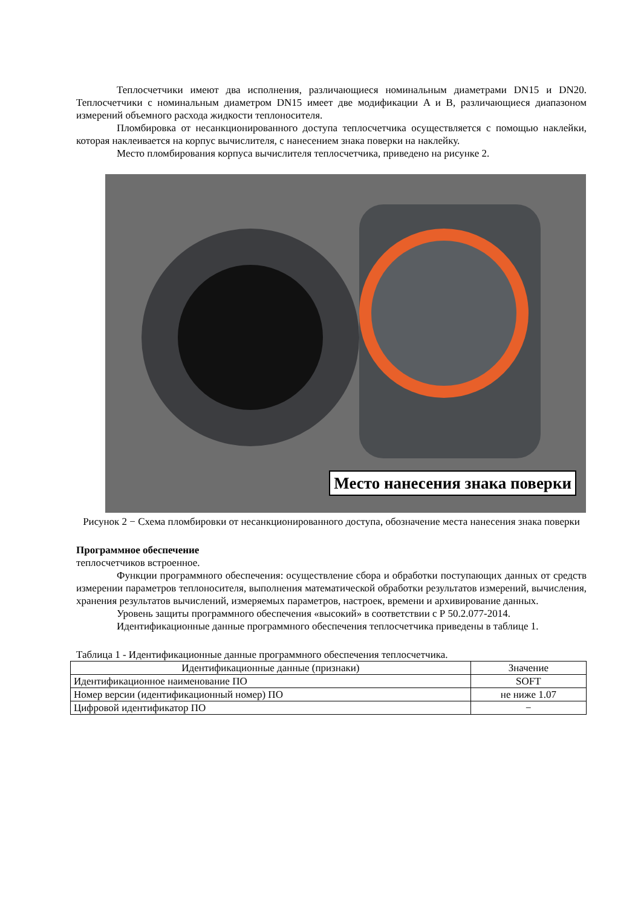Теплосчетчики имеют два исполнения, различающиеся номинальным диаметрами DN15 и DN20. Теплосчетчики с номинальным диаметром DN15 имеет две модификации A и B, различающиеся диапазоном измерений объемного расхода жидкости теплоносителя.
Пломбировка от несанкционированного доступа теплосчетчика осуществляется с помощью наклейки, которая наклеивается на корпус вычислителя, с нанесением знака поверки на наклейку.
Место пломбирования корпуса вычислителя теплосчетчика, приведено на рисунке 2.
Место нанесения знака поверки
Рисунок 2 − Схема пломбировки от несанкционированного доступа, обозначение места нанесения знака поверки
Программное обеспечение
теплосчетчиков встроенное.
Функции программного обеспечения: осуществление сбора и обработки поступающих данных от средств измерении параметров теплоносителя, выполнения математической обработки результатов измерений, вычисления, хранения результатов вычислений, измеряемых параметров, настроек, времени и архивирование данных.
Уровень защиты программного обеспечения «высокий» в соответствии с Р 50.2.077-2014.
Идентификационные данные программного обеспечения теплосчетчика приведены в таблице 1.
Таблица 1 - Идентификационные данные программного обеспечения теплосчетчика.
| Идентификационные данные (признаки) | Значение |
| --- | --- |
| Идентификационное наименование ПО | SOFT |
| Номер версии (идентификационный номер) ПО | не ниже 1.07 |
| Цифровой идентификатор ПО | − |